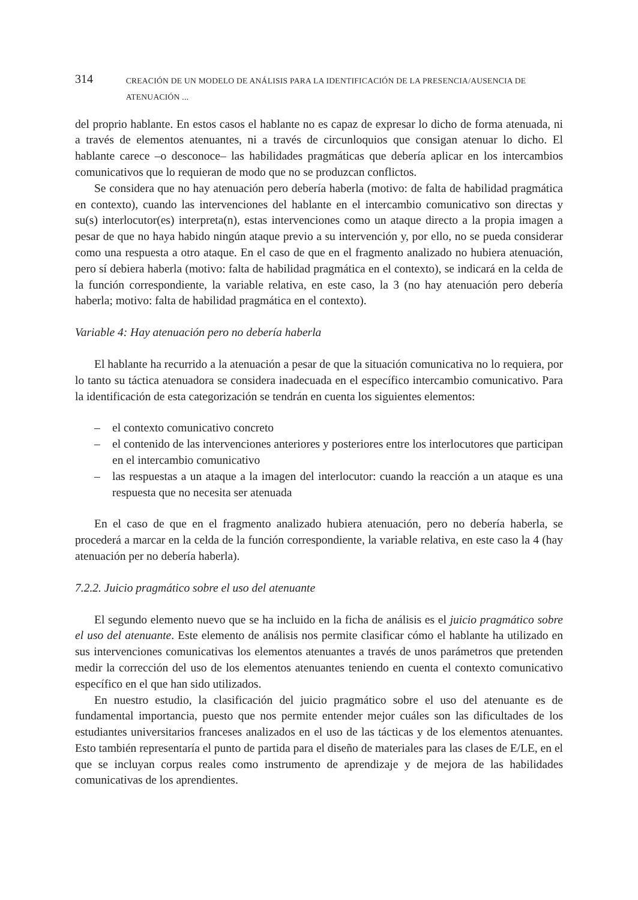314 CREACIÓN DE UN MODELO DE ANÁLISIS PARA LA IDENTIFICACIÓN DE LA PRESENCIA/AUSENCIA DE ATENUACIÓN ...
del proprio hablante. En estos casos el hablante no es capaz de expresar lo dicho de forma atenuada, ni a través de elementos atenuantes, ni a través de circunloquios que consigan atenuar lo dicho. El hablante carece –o desconoce– las habilidades pragmáticas que debería aplicar en los intercambios comunicativos que lo requieran de modo que no se produzcan conflictos.
Se considera que no hay atenuación pero debería haberla (motivo: de falta de habilidad pragmática en contexto), cuando las intervenciones del hablante en el intercambio comunicativo son directas y su(s) interlocutor(es) interpreta(n), estas intervenciones como un ataque directo a la propia imagen a pesar de que no haya habido ningún ataque previo a su intervención y, por ello, no se pueda considerar como una respuesta a otro ataque. En el caso de que en el fragmento analizado no hubiera atenuación, pero sí debiera haberla (motivo: falta de habilidad pragmática en el contexto), se indicará en la celda de la función correspondiente, la variable relativa, en este caso, la 3 (no hay atenuación pero debería haberla; motivo: falta de habilidad pragmática en el contexto).
Variable 4: Hay atenuación pero no debería haberla
El hablante ha recurrido a la atenuación a pesar de que la situación comunicativa no lo requiera, por lo tanto su táctica atenuadora se considera inadecuada en el específico intercambio comunicativo. Para la identificación de esta categorización se tendrán en cuenta los siguientes elementos:
– el contexto comunicativo concreto
– el contenido de las intervenciones anteriores y posteriores entre los interlocutores que participan en el intercambio comunicativo
– las respuestas a un ataque a la imagen del interlocutor: cuando la reacción a un ataque es una respuesta que no necesita ser atenuada
En el caso de que en el fragmento analizado hubiera atenuación, pero no debería haberla, se procederá a marcar en la celda de la función correspondiente, la variable relativa, en este caso la 4 (hay atenuación per no debería haberla).
7.2.2. Juicio pragmático sobre el uso del atenuante
El segundo elemento nuevo que se ha incluido en la ficha de análisis es el juicio pragmático sobre el uso del atenuante. Este elemento de análisis nos permite clasificar cómo el hablante ha utilizado en sus intervenciones comunicativas los elementos atenuantes a través de unos parámetros que pretenden medir la corrección del uso de los elementos atenuantes teniendo en cuenta el contexto comunicativo específico en el que han sido utilizados.
En nuestro estudio, la clasificación del juicio pragmático sobre el uso del atenuante es de fundamental importancia, puesto que nos permite entender mejor cuáles son las dificultades de los estudiantes universitarios franceses analizados en el uso de las tácticas y de los elementos atenuantes. Esto también representaría el punto de partida para el diseño de materiales para las clases de E/LE, en el que se incluyan corpus reales como instrumento de aprendizaje y de mejora de las habilidades comunicativas de los aprendientes.